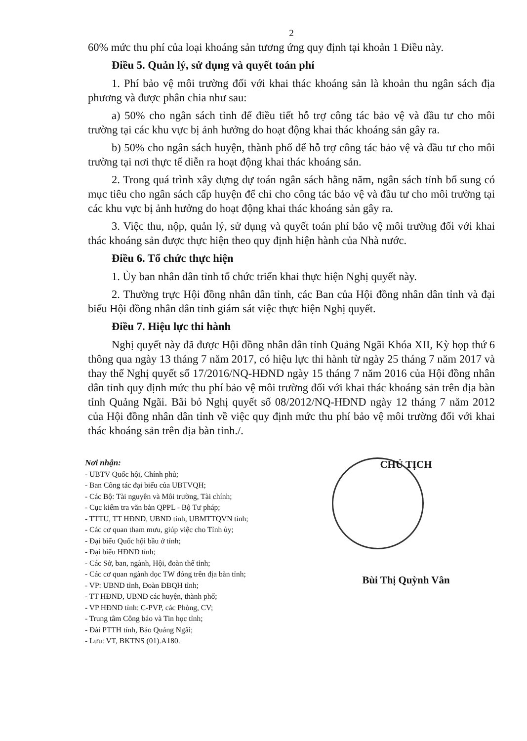2
60% mức thu phí của loại khoáng sản tương ứng quy định tại khoản 1 Điều này.
Điều 5. Quản lý, sử dụng và quyết toán phí
1. Phí bảo vệ môi trường đối với khai thác khoáng sản là khoản thu ngân sách địa phương và được phân chia như sau:
a) 50% cho ngân sách tỉnh để điều tiết hỗ trợ công tác bảo vệ và đầu tư cho môi trường tại các khu vực bị ảnh hưởng do hoạt động khai thác khoáng sản gây ra.
b) 50% cho ngân sách huyện, thành phố để hỗ trợ công tác bảo vệ và đầu tư cho môi trường tại nơi thực tế diễn ra hoạt động khai thác khoáng sản.
2. Trong quá trình xây dựng dự toán ngân sách hằng năm, ngân sách tỉnh bổ sung có mục tiêu cho ngân sách cấp huyện để chi cho công tác bảo vệ và đầu tư cho môi trường tại các khu vực bị ảnh hưởng do hoạt động khai thác khoáng sản gây ra.
3. Việc thu, nộp, quản lý, sử dụng và quyết toán phí bảo vệ môi trường đối với khai thác khoáng sản được thực hiện theo quy định hiện hành của Nhà nước.
Điều 6. Tổ chức thực hiện
1. Ủy ban nhân dân tỉnh tổ chức triển khai thực hiện Nghị quyết này.
2. Thường trực Hội đồng nhân dân tỉnh, các Ban của Hội đồng nhân dân tỉnh và đại biểu Hội đồng nhân dân tỉnh giám sát việc thực hiện Nghị quyết.
Điều 7. Hiệu lực thi hành
Nghị quyết này đã được Hội đồng nhân dân tỉnh Quảng Ngãi Khóa XII, Kỳ họp thứ 6 thông qua ngày 13 tháng 7 năm 2017, có hiệu lực thi hành từ ngày 25 tháng 7 năm 2017 và thay thế Nghị quyết số 17/2016/NQ-HĐND ngày 15 tháng 7 năm 2016 của Hội đồng nhân dân tỉnh quy định mức thu phí bảo vệ môi trường đối với khai thác khoáng sản trên địa bàn tỉnh Quảng Ngãi. Bãi bỏ Nghị quyết số 08/2012/NQ-HĐND ngày 12 tháng 7 năm 2012 của Hội đồng nhân dân tỉnh về việc quy định mức thu phí bảo vệ môi trường đối với khai thác khoáng sản trên địa bàn tỉnh./.
Nơi nhận:
- UBTV Quốc hội, Chính phủ;
- Ban Công tác đại biểu của UBTVQH;
- Các Bộ: Tài nguyên và Môi trường, Tài chính;
- Cục kiểm tra văn bản QPPL - Bộ Tư pháp;
- TTTU, TT HĐND, UBND tỉnh, UBMTTQVN tỉnh;
- Các cơ quan tham mưu, giúp việc cho Tỉnh ủy;
- Đại biểu Quốc hội bầu ở tỉnh;
- Đại biểu HĐND tỉnh;
- Các Sở, ban, ngành, Hội, đoàn thể tỉnh;
- Các cơ quan ngành dọc TW đóng trên địa bàn tỉnh;
- VP: UBND tỉnh, Đoàn ĐBQH tỉnh;
- TT HĐND, UBND các huyện, thành phố;
- VP HĐND tỉnh: C-PVP, các Phòng, CV;
- Trung tâm Công báo và Tin học tỉnh;
- Đài PTTH tỉnh, Báo Quảng Ngãi;
- Lưu: VT, BKTNS (01).A180.
CHỦ TỊCH
Bùi Thị Quỳnh Vân